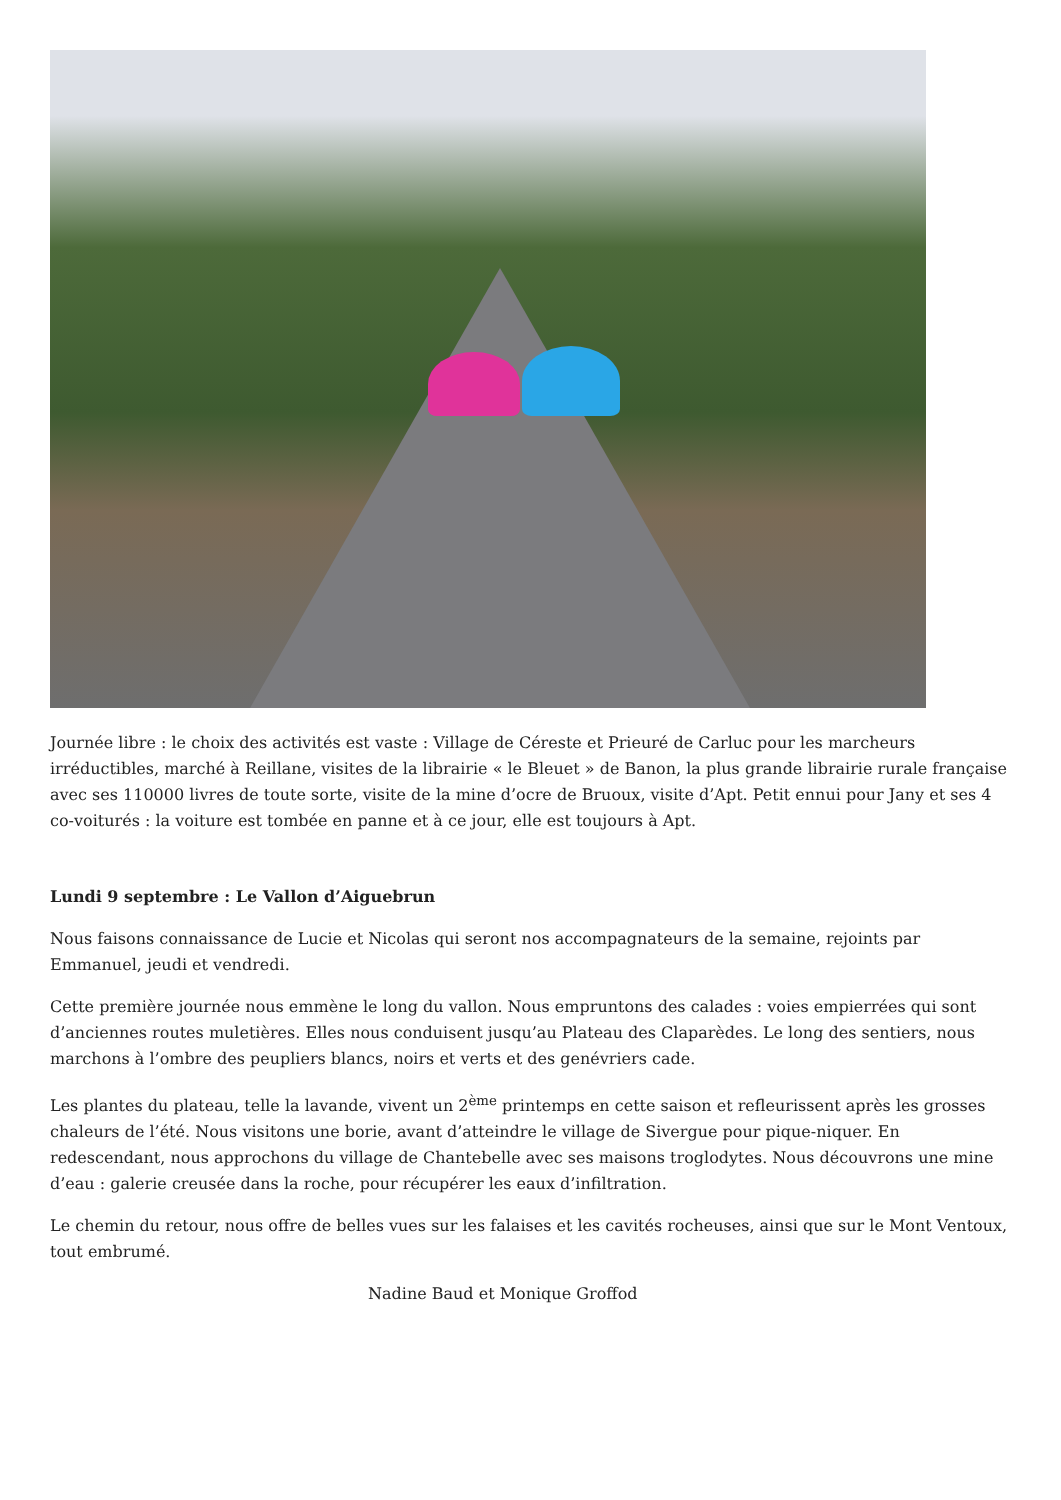Journée libre : le choix des activités est vaste : Village de Céreste et Prieuré de Carluc pour les marcheurs irréductibles, marché à Reillane, visites de la librairie « le Bleuet » de Banon, la plus grande librairie rurale française avec ses 110000 livres de toute sorte, visite de la mine d’ocre de Bruoux, visite d’Apt. Petit ennui pour Jany et ses 4 co-voiturés : la voiture est tombée en panne et à ce jour, elle est toujours à Apt.
Lundi 9 septembre : Le Vallon d’Aiguebrun
Nous faisons connaissance de Lucie et Nicolas qui seront nos accompagnateurs de la semaine, rejoints par Emmanuel, jeudi et vendredi.
Cette première journée nous emmène le long du vallon. Nous empruntons des calades : voies empierrées qui sont d’anciennes routes muletières. Elles nous conduisent jusqu’au Plateau des Claparèdes. Le long des sentiers, nous marchons à l’ombre des peupliers blancs, noirs et verts et des genévriers cade.
Les plantes du plateau, telle la lavande, vivent un 2<sup>ème</sup> printemps en cette saison et refleurissent après les grosses chaleurs de l’été. Nous visitons une borie, avant d’atteindre le village de Sivergue pour pique-niquer. En redescendant, nous approchons du village de Chantebelle avec ses maisons troglodytes. Nous découvrons une mine d’eau : galerie creusée dans la roche, pour récupérer les eaux d’infiltration.
Le chemin du retour, nous offre de belles vues sur les falaises et les cavités rocheuses, ainsi que sur le Mont Ventoux, tout embrumé.
Nadine Baud et Monique Groffod